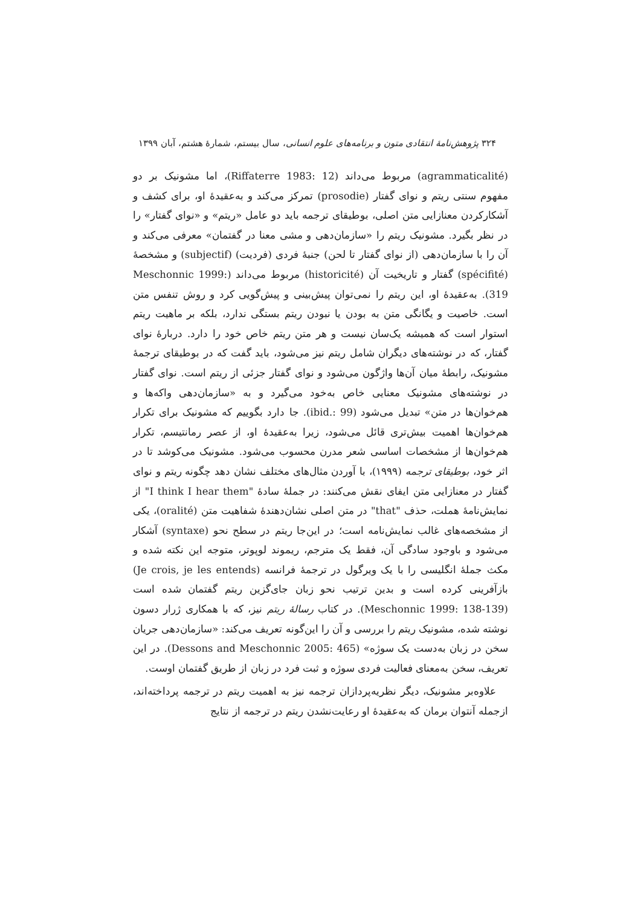۳۲۴ پژوهش‌نامهٔ انتقادی متون و برنامه‌های علوم انسانی، سال بیستم، شمارهٔ هشتم، آبان ۱۳۹۹
(agrammaticalité) مربوط می‌داند (Riffaterre 1983: 12)، اما مشونیک بر دو مفهوم سنتی ریتم و نوای گفتار (prosodie) تمرکز می‌کند و به‌عقیدهٔ او، برای کشف و آشکارکردن معنازایی متن اصلی، بوطیقای ترجمه باید دو عامل «ریتم» و «نوای گفتار» را در نظر بگیرد. مشونیک ریتم را «سازمان‌دهی و مشی معنا در گفتمان» معرفی می‌کند و آن را با سازمان‌دهی (از نوای گفتار تا لحن) جنبهٔ فردی (فردیت) (subjectif) و مشخصهٔ (spécifité) گفتار و تاریخیت آن (historicité) مربوط می‌داند (Meschonnic 1999: 319). به‌عقیدهٔ او، این ریتم را نمی‌توان پیش‌بینی و پیش‌گویی کرد و روش تنفس متن است. خاصیت و یگانگی متن به بودن یا نبودن ریتم بستگی ندارد، بلکه بر ماهیت ریتم استوار است که همیشه یک‌سان نیست و هر متن ریتم خاص خود را دارد. دربارهٔ نوای گفتار، که در نوشته‌های دیگران شامل ریتم نیز می‌شود، باید گفت که در بوطیقای ترجمهٔ مشونیک، رابطهٔ میان آن‌ها واژگون می‌شود و نوای گفتار جزئی از ریتم است. نوای گفتار در نوشته‌های مشونیک معنایی خاص به‌خود می‌گیرد و به «سازمان‌دهی واکه‌ها و هم‌خوان‌ها در متن» تبدیل می‌شود (ibid.: 99). جا دارد بگوییم که مشونیک برای تکرار هم‌خوان‌ها اهمیت بیش‌تری قائل می‌شود، زیرا به‌عقیدهٔ او، از عصر رمانتیسم، تکرار هم‌خوان‌ها از مشخصات اساسی شعر مدرن محسوب می‌شود. مشونیک می‌کوشد تا در اثر خود، بوطیقای ترجمه (۱۹۹۹)، با آوردن مثال‌های مختلف نشان دهد چگونه ریتم و نوای گفتار در معنازایی متن ایفای نقش می‌کنند: در جملهٔ سادهٔ "I think I hear them" از نمایش‌نامهٔ هملت، حذف "that" در متن اصلی نشان‌دهندهٔ شفاهیت متن (oralité)، یکی از مشخصه‌های غالب نمایش‌نامه است؛ در این‌جا ریتم در سطح نحو (syntaxe) آشکار می‌شود و باوجود سادگی آن، فقط یک مترجم، ریموند لوپوتر، متوجه این نکته شده و مکث جملهٔ انگلیسی را با یک ویرگول در ترجمهٔ فرانسه (Je crois, je les entends) بازآفرینی کرده است و بدین ترتیب نحو زبان جای‌گزین ریتم گفتمان شده است (Meschonnic 1999: 138-139). در کتاب رسالهٔ ریتم نیز، که با همکاری ژرار دسون نوشته شده، مشونیک ریتم را بررسی و آن را این‌گونه تعریف می‌کند: «سازمان‌دهی جریان سخن در زبان به‌دست یک سوژه» (Dessons and Meschonnic 2005: 465). در این تعریف، سخن به‌معنای فعالیت فردی سوژه و ثبت فرد در زبان از طریق گفتمان اوست.
علاوه‌بر مشونیک، دیگر نظریه‌پردازان ترجمه نیز به اهمیت ریتم در ترجمه پرداخته‌اند، ازجمله آنتوان برمان که به‌عقیدهٔ او رعایت‌نشدن ریتم در ترجمه از نتایج